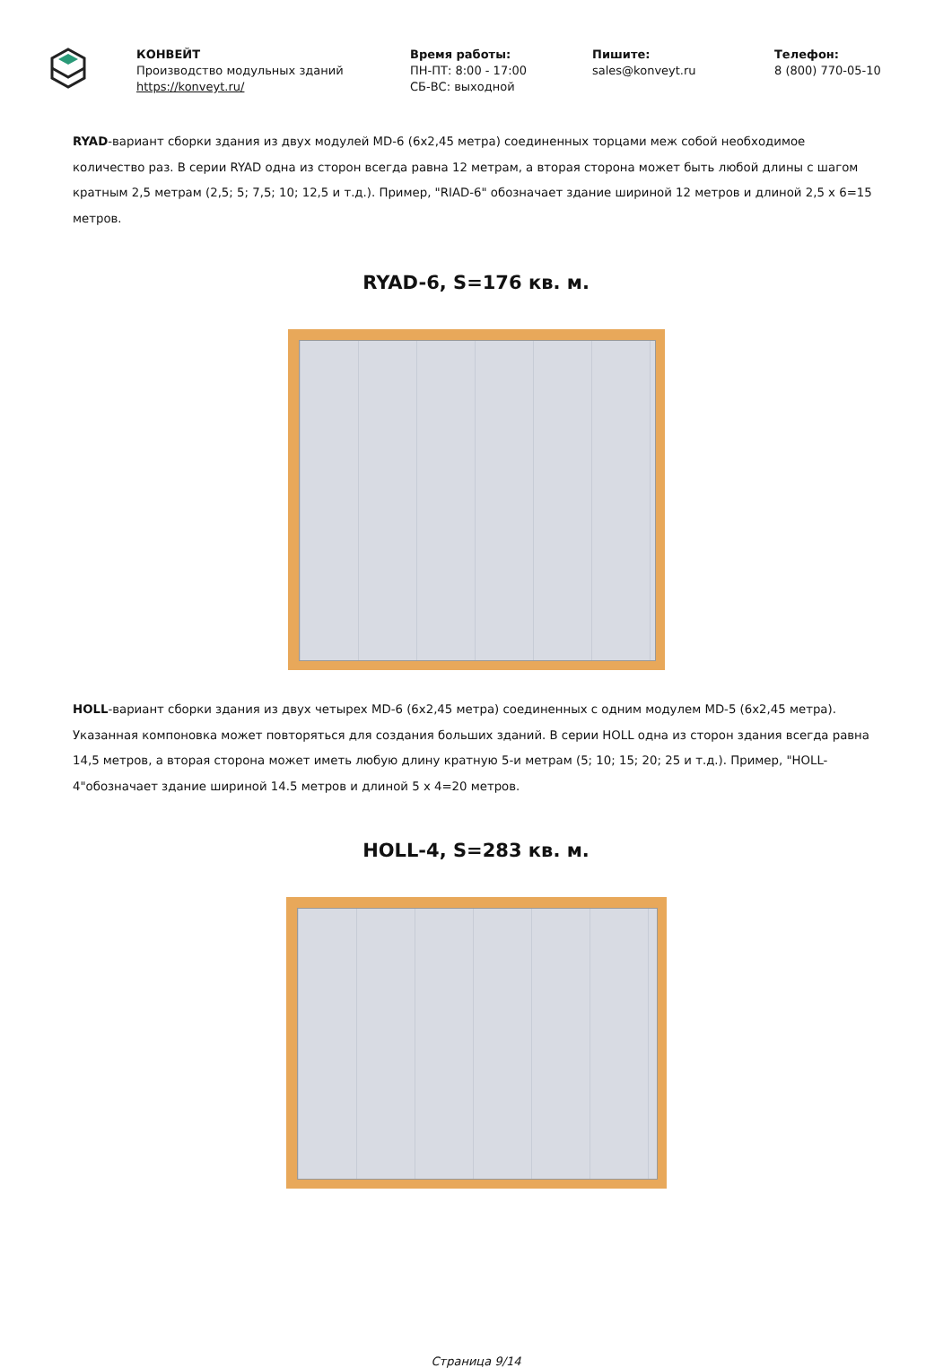КОНВЕЙТ
Производство модульных зданий
https://konveyt.ru/
Время работы:
ПН-ПТ: 8:00 - 17:00
СБ-ВС: выходной
Пишите:
sales@konveyt.ru
Телефон:
8 (800) 770-05-10
RYAD-вариант сборки здания из двух модулей MD-6 (6x2,45 метра) соединенных торцами меж собой необходимое количество раз. В серии RYAD одна из сторон всегда равна 12 метрам, а вторая сторона может быть любой длины с шагом кратным 2,5 метрам (2,5; 5; 7,5; 10; 12,5 и т.д.). Пример, "RIAD-6" обозначает здание шириной 12 метров и длиной 2,5 x 6=15 метров.
RYAD-6, S=176 кв. м.
HOLL-вариант сборки здания из двух четырех MD-6 (6x2,45 метра) соединенных с одним модулем MD-5 (6x2,45 метра). Указанная компоновка может повторяться для создания больших зданий. В серии HOLL одна из сторон здания всегда равна 14,5 метров, а вторая сторона может иметь любую длину кратную 5-и метрам (5; 10; 15; 20; 25 и т.д.). Пример, "HOLL-4"обозначает здание шириной 14.5 метров и длиной 5 x 4=20 метров.
HOLL-4, S=283 кв. м.
Страница 9/14